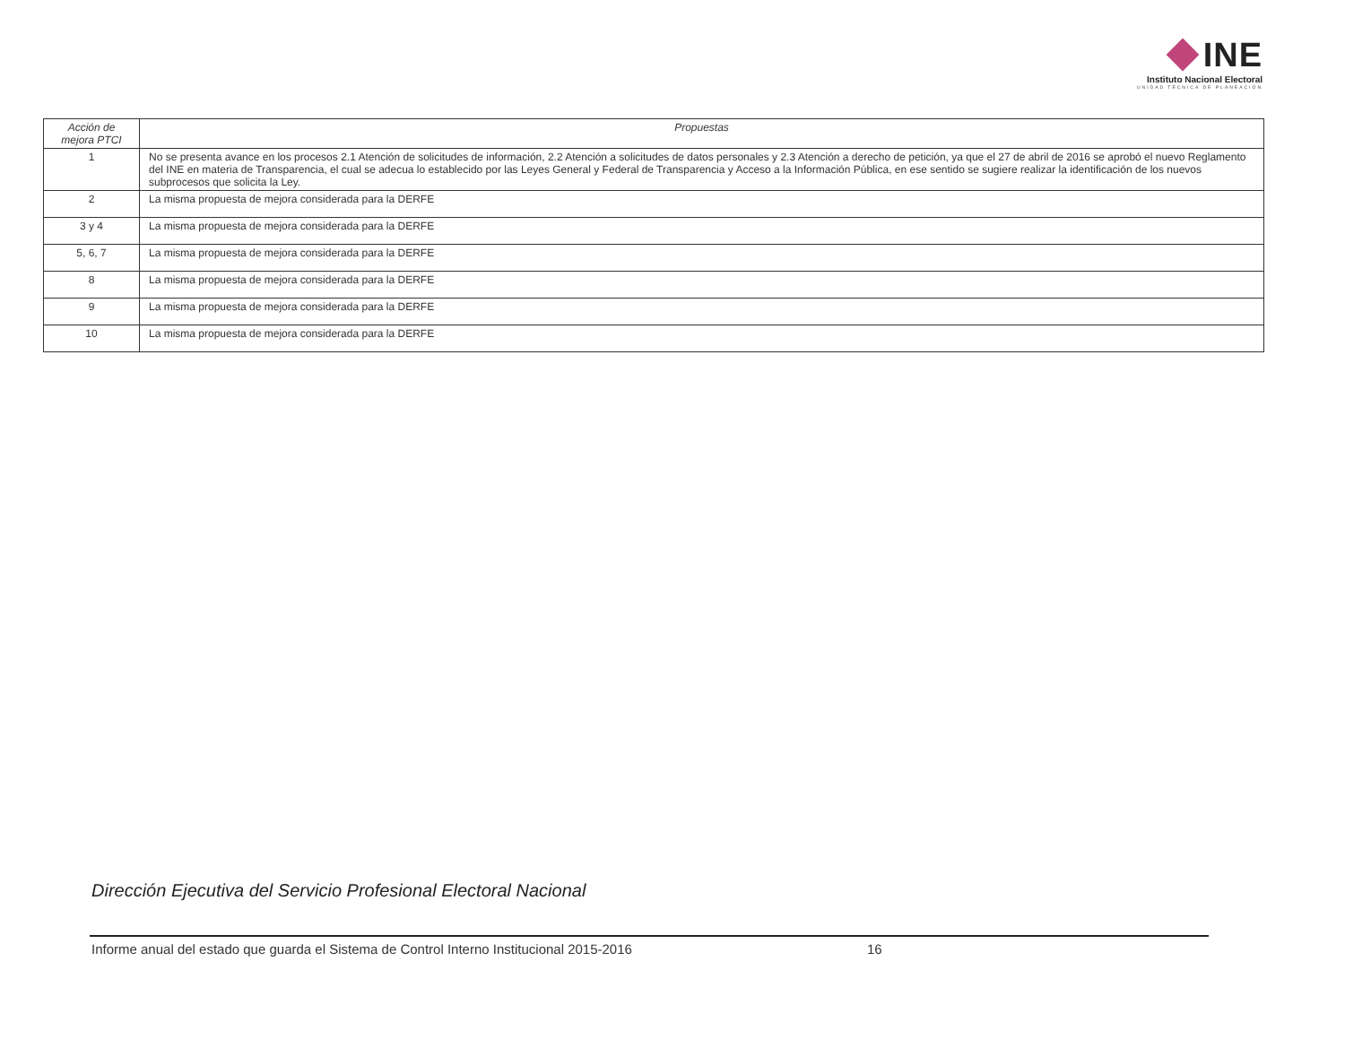INE
Instituto Nacional Electoral
UNIDAD TÉCNICA DE PLANEACIÓN
| Acción de mejora PTCI | Propuestas |
| --- | --- |
| 1 | No se presenta avance en los procesos 2.1 Atención de solicitudes de información, 2.2 Atención a solicitudes de datos personales y 2.3 Atención a derecho de petición, ya que el 27 de abril de 2016 se aprobó el nuevo Reglamento del INE en materia de Transparencia, el cual se adecua lo establecido por las Leyes General y Federal de Transparencia y Acceso a la Información Pública, en ese sentido se sugiere realizar la identificación de los nuevos subprocesos que solicita la Ley. |
| 2 | La misma propuesta de mejora considerada para la DERFE |
| 3 y 4 | La misma propuesta de mejora considerada para la DERFE |
| 5, 6, 7 | La misma propuesta de mejora considerada para la DERFE |
| 8 | La misma propuesta de mejora considerada para la DERFE |
| 9 | La misma propuesta de mejora considerada para la DERFE |
| 10 | La misma propuesta de mejora considerada para la DERFE |
Dirección Ejecutiva del Servicio Profesional Electoral Nacional
Informe anual del estado que guarda el Sistema de Control Interno Institucional 2015-2016 16